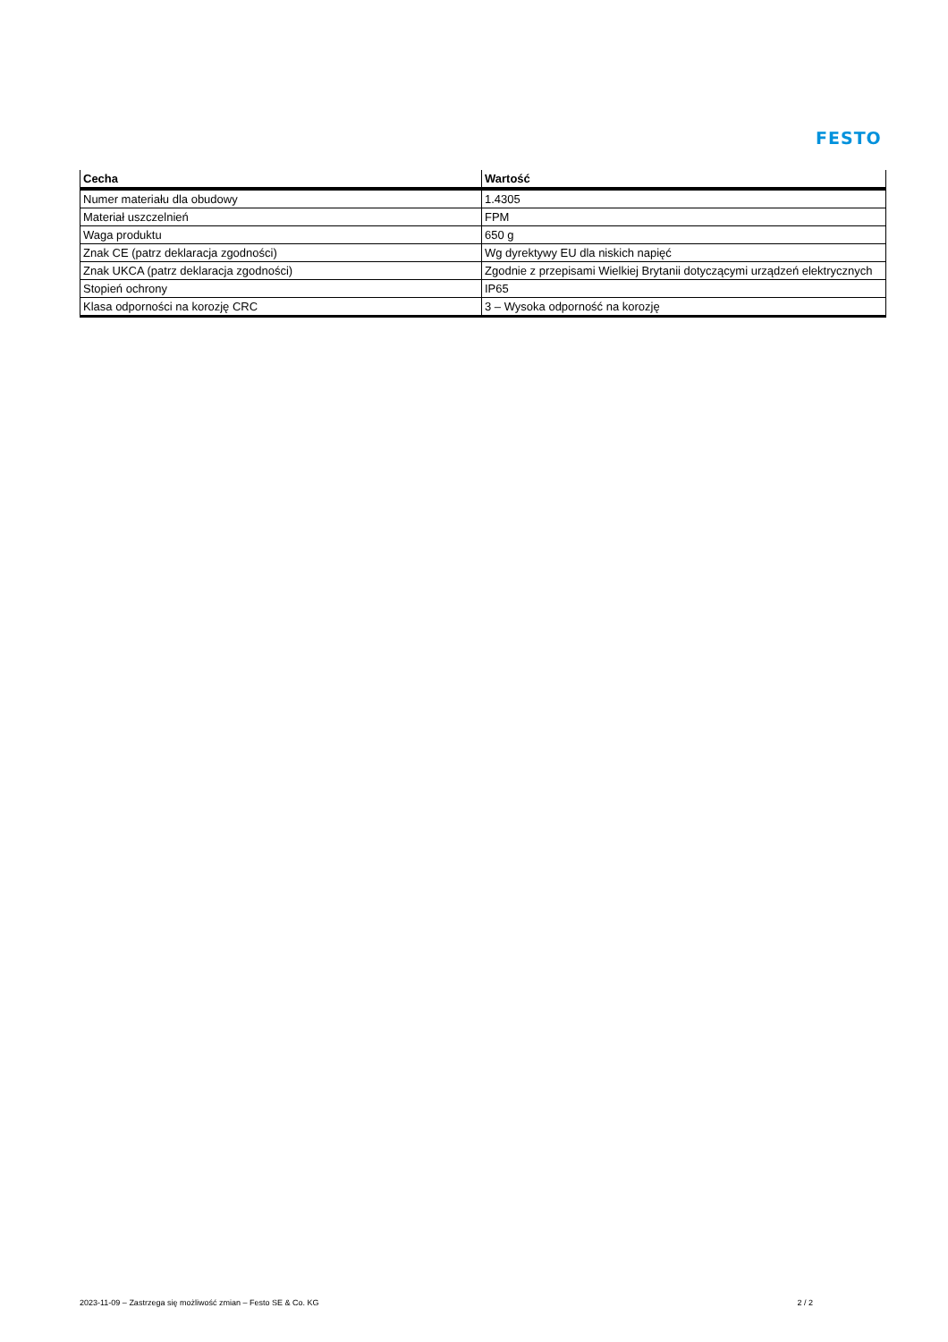FESTO
| Cecha | Wartość |
| --- | --- |
| Numer materiału dla obudowy | 1.4305 |
| Materiał uszczelnień | FPM |
| Waga produktu | 650 g |
| Znak CE (patrz deklaracja zgodności) | Wg dyrektywy EU dla niskich napięć |
| Znak UKCA (patrz deklaracja zgodności) | Zgodnie z przepisami Wielkiej Brytanii dotyczącymi urządzeń elektrycznych |
| Stopień ochrony | IP65 |
| Klasa odporności na korozję CRC | 3 – Wysoka odporność na korozję |
2023-11-09 – Zastrzega się możliwość zmian – Festo SE & Co. KG 2 / 2